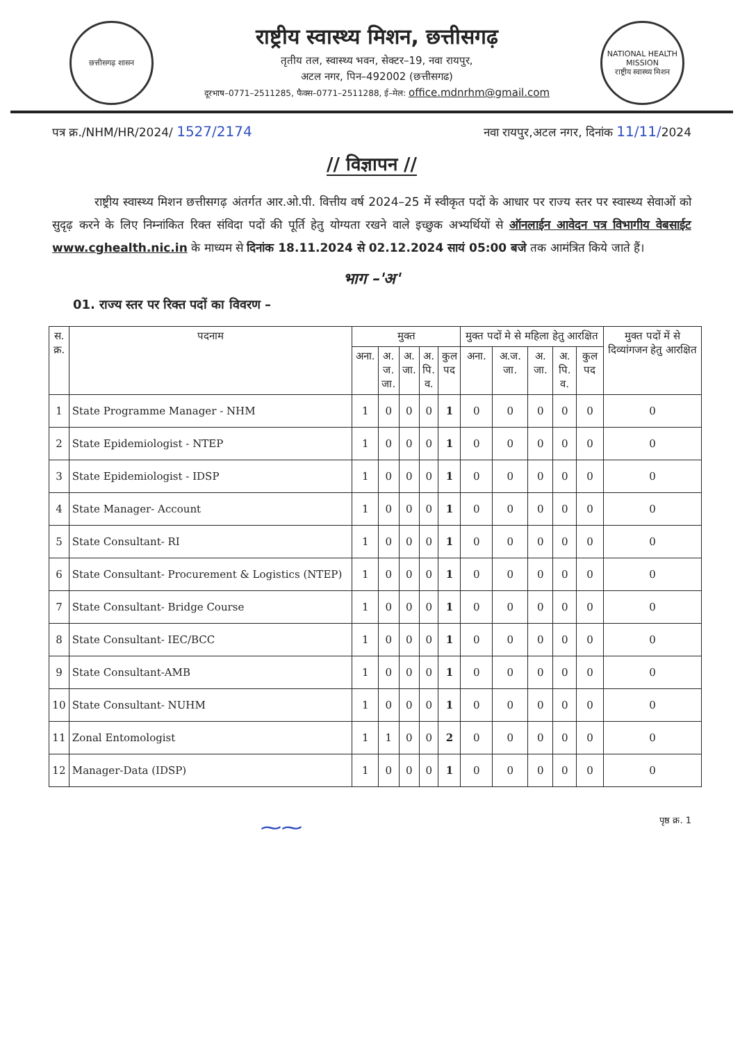छत्तीसगढ़ शासन
राष्ट्रीय स्वास्थ्य मिशन, छत्तीसगढ़
तृतीय तल, स्वास्थ्य भवन, सेक्टर–19, नवा रायपुर,
अटल नगर, पिन–492002 (छत्तीसगढ)
दूरभाष–0771–2511285, फैक्स–0771–2511288, ई–मेल: office.mdnrhm@gmail.com
NATIONAL HEALTH MISSION
राष्ट्रीय स्वास्थ्य मिशन
पत्र क्र./NHM/HR/2024/ 1527/2174
नवा रायपुर,अटल नगर, दिनांक 11/11/2024
// विज्ञापन //
राष्ट्रीय स्वास्थ्य मिशन छत्तीसगढ़ अंतर्गत आर.ओ.पी. वित्तीय वर्ष 2024–25 में स्वीकृत पदों के आधार पर राज्य स्तर पर स्वास्थ्य सेवाओं को सुदृढ़ करने के लिए निम्नांकित रिक्त संविदा पदों की पूर्ति हेतु योग्यता रखने वाले इच्छुक अभ्यर्थियों से ऑनलाईन आवेदन पत्र विभागीय वेबसाईट www.cghealth.nic.in के माध्यम से दिनांक 18.11.2024 से 02.12.2024 सायं 05:00 बजे तक आमंत्रित किये जाते हैं।
भाग –'अ'
01. राज्य स्तर पर रिक्त पदों का विवरण –
| स. क्र. | पदनाम | मुक्त | | | | | मुक्त पदों मे से महिला हेतु आरक्षित | | | | | मुक्त पदों में से दिव्यांगजन हेतु आरक्षित |
| --- | --- | --- | --- | --- | --- | --- | --- | --- | --- | --- | --- | --- |
| | | अना. | अ. ज. जा. | अ. जा. | अ. पि. व. | कुल पद | अना. | अ.ज. जा. | अ. जा. | अ. पि. व. | कुल पद | |
| 1 | State Programme Manager - NHM | 1 | 0 | 0 | 0 | 1 | 0 | 0 | 0 | 0 | 0 | 0 |
| 2 | State Epidemiologist - NTEP | 1 | 0 | 0 | 0 | 1 | 0 | 0 | 0 | 0 | 0 | 0 |
| 3 | State Epidemiologist - IDSP | 1 | 0 | 0 | 0 | 1 | 0 | 0 | 0 | 0 | 0 | 0 |
| 4 | State Manager- Account | 1 | 0 | 0 | 0 | 1 | 0 | 0 | 0 | 0 | 0 | 0 |
| 5 | State Consultant- RI | 1 | 0 | 0 | 0 | 1 | 0 | 0 | 0 | 0 | 0 | 0 |
| 6 | State Consultant- Procurement & Logistics (NTEP) | 1 | 0 | 0 | 0 | 1 | 0 | 0 | 0 | 0 | 0 | 0 |
| 7 | State Consultant- Bridge Course | 1 | 0 | 0 | 0 | 1 | 0 | 0 | 0 | 0 | 0 | 0 |
| 8 | State Consultant- IEC/BCC | 1 | 0 | 0 | 0 | 1 | 0 | 0 | 0 | 0 | 0 | 0 |
| 9 | State Consultant-AMB | 1 | 0 | 0 | 0 | 1 | 0 | 0 | 0 | 0 | 0 | 0 |
| 10 | State Consultant- NUHM | 1 | 0 | 0 | 0 | 1 | 0 | 0 | 0 | 0 | 0 | 0 |
| 11 | Zonal Entomologist | 1 | 1 | 0 | 0 | 2 | 0 | 0 | 0 | 0 | 0 | 0 |
| 12 | Manager-Data (IDSP) | 1 | 0 | 0 | 0 | 1 | 0 | 0 | 0 | 0 | 0 | 0 |
⁓⁓
पृष्ठ क्र. 1